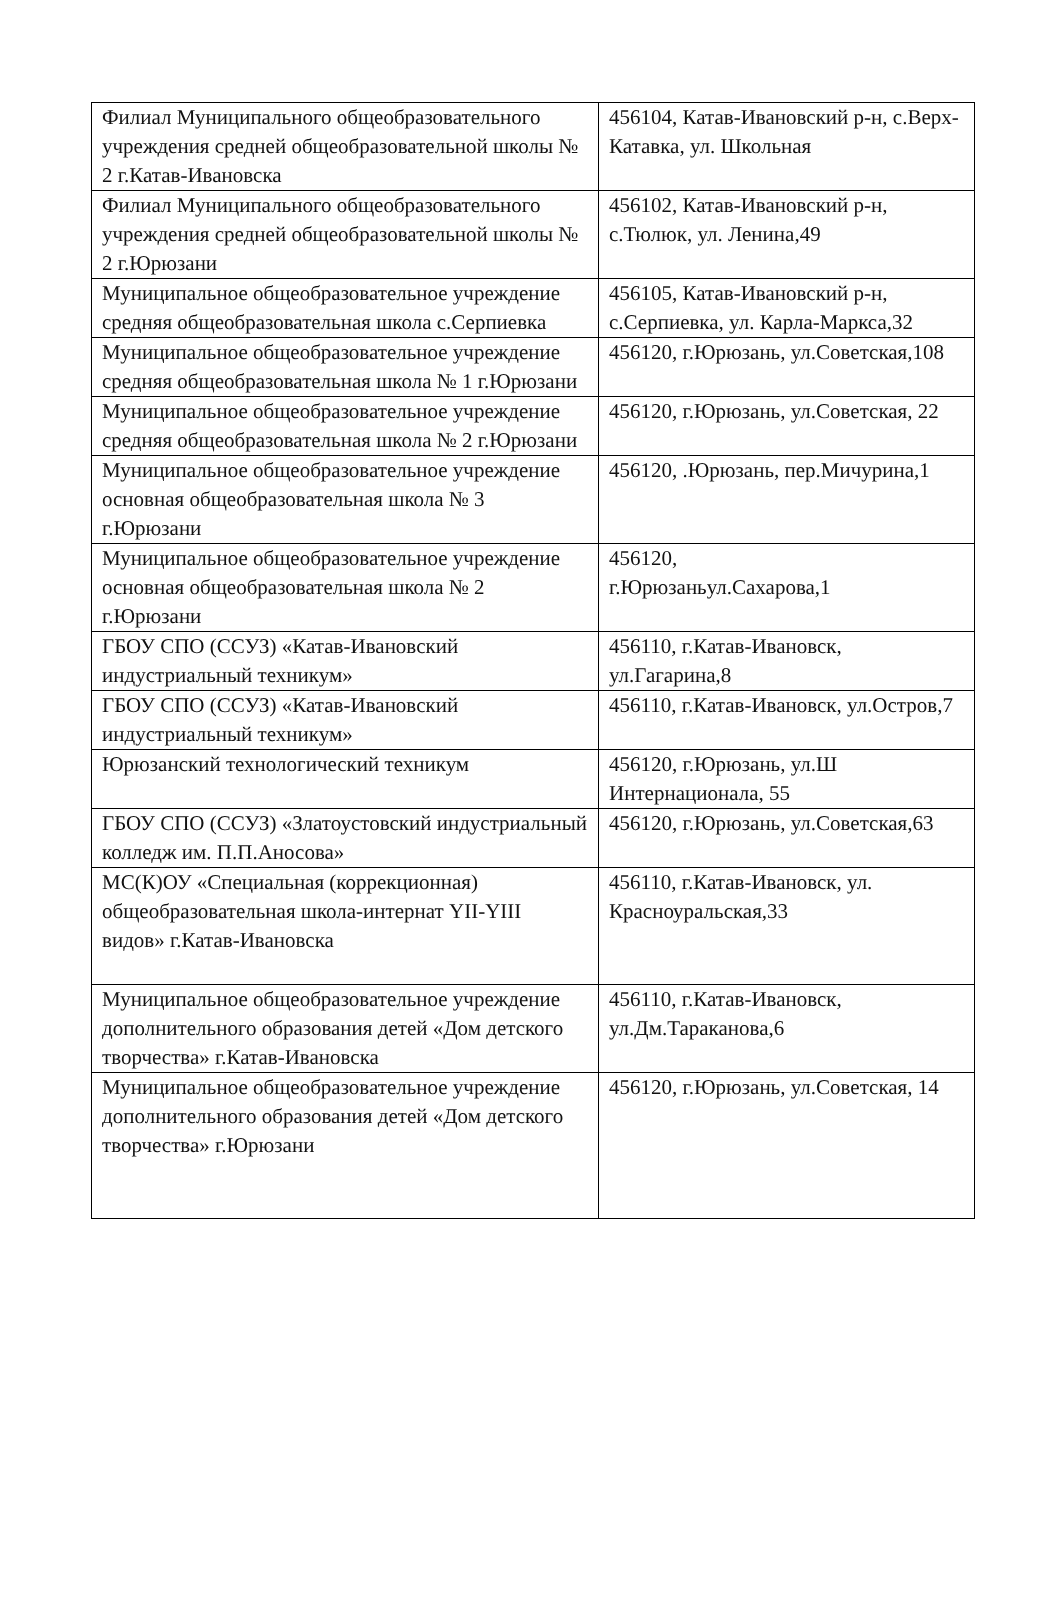| Филиал Муниципального общеобразовательного учреждения средней общеобразовательной школы № 2 г.Катав-Ивановска | 456104, Катав-Ивановский р-н, с.Верх-Катавка, ул. Школьная |
| Филиал Муниципального общеобразовательного учреждения средней общеобразовательной школы № 2 г.Юрюзани | 456102, Катав-Ивановский р-н, с.Тюлюк, ул. Ленина,49 |
| Муниципальное общеобразовательное учреждение средняя общеобразовательная школа с.Серпиевка | 456105, Катав-Ивановский р-н, с.Серпиевка, ул. Карла-Маркса,32 |
| Муниципальное общеобразовательное учреждение средняя общеобразовательная школа № 1 г.Юрюзани | 456120, г.Юрюзань, ул.Советская,108 |
| Муниципальное общеобразовательное учреждение средняя общеобразовательная школа № 2 г.Юрюзани | 456120, г.Юрюзань, ул.Советская, 22 |
| Муниципальное общеобразовательное учреждение основная общеобразовательная школа № 3 г.Юрюзани | 456120, .Юрюзань, пер.Мичурина,1 |
| Муниципальное общеобразовательное учреждение основная общеобразовательная школа № 2 г.Юрюзани | 456120, г.Юрюзаньул.Сахарова,1 |
| ГБОУ СПО (ССУЗ) «Катав-Ивановский индустриальный техникум» | 456110, г.Катав-Ивановск, ул.Гагарина,8 |
| ГБОУ СПО (ССУЗ) «Катав-Ивановский индустриальный техникум» | 456110, г.Катав-Ивановск, ул.Остров,7 |
| Юрюзанский технологический техникум | 456120, г.Юрюзань, ул.Ш Интернационала, 55 |
| ГБОУ СПО (ССУЗ) «Златоустовский индустриальный колледж им. П.П.Аносова» | 456120, г.Юрюзань, ул.Советская,63 |
| МС(К)ОУ «Специальная (коррекционная) общеобразовательная школа-интернат YII-YIII видов» г.Катав-Ивановска | 456110, г.Катав-Ивановск, ул. Красноуральская,33 |
| Муниципальное общеобразовательное учреждение дополнительного образования детей «Дом детского творчества» г.Катав-Ивановска | 456110, г.Катав-Ивановск, ул.Дм.Тараканова,6 |
| Муниципальное общеобразовательное учреждение дополнительного образования детей «Дом детского творчества» г.Юрюзани | 456120, г.Юрюзань, ул.Советская, 14 |